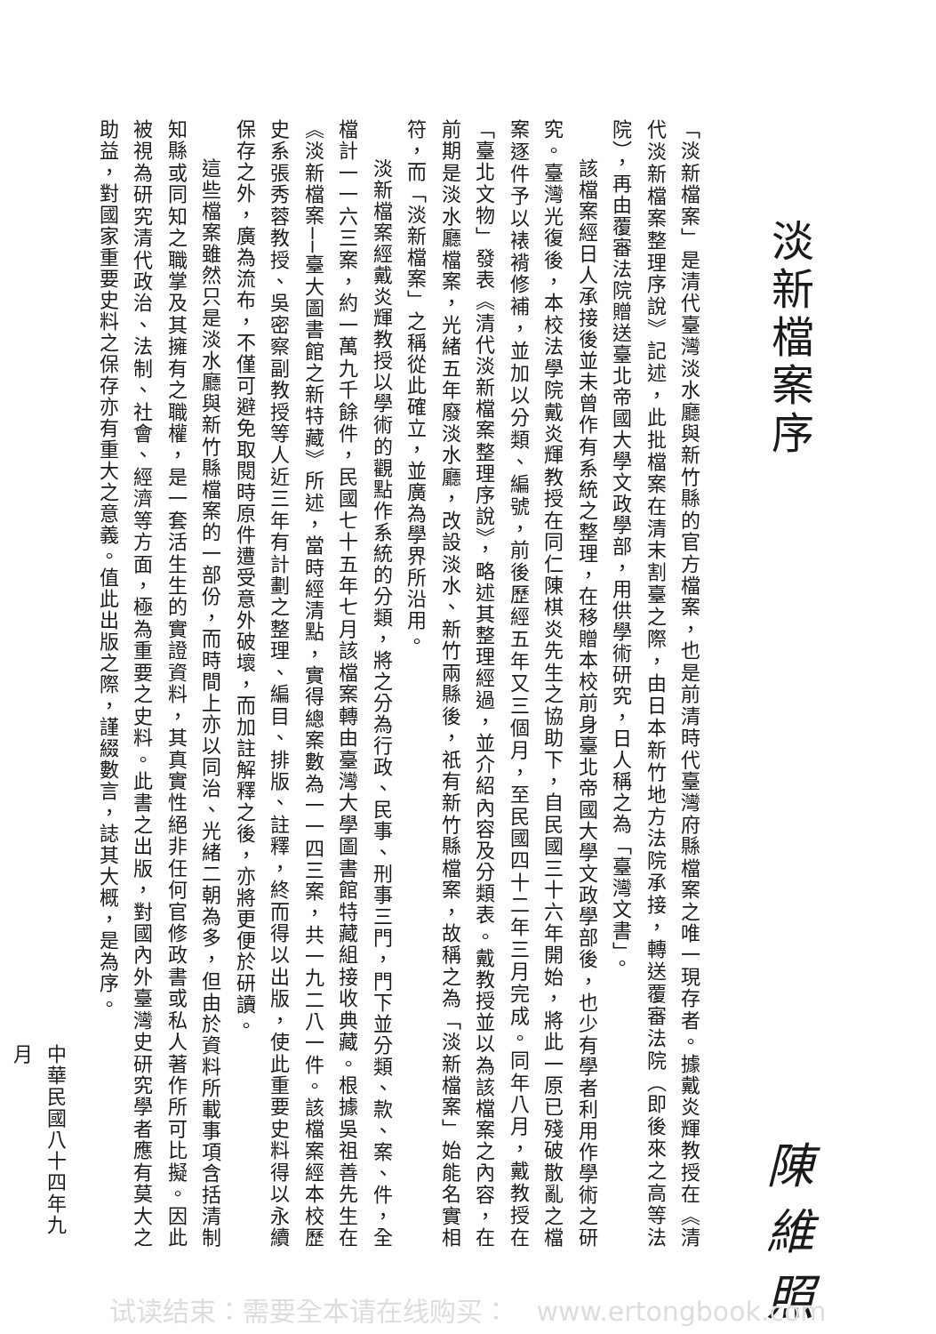淡新檔案序
陳維照
「淡新檔案」是清代臺灣淡水廳與新竹縣的官方檔案，也是前清時代臺灣府縣檔案之唯一現存者。據戴炎輝教授在《清代淡新檔案整理序說》記述，此批檔案在清末割臺之際，由日本新竹地方法院承接，轉送覆審法院（即後來之高等法院），再由覆審法院贈送臺北帝國大學文政學部，用供學術研究，日人稱之為「臺灣文書」。
該檔案經日人承接後並未曾作有系統之整理，在移贈本校前身臺北帝國大學文政學部後，也少有學者利用作學術之研究。臺灣光復後，本校法學院戴炎輝教授在同仁陳棋炎先生之協助下，自民國三十六年開始，將此一原已殘破散亂之檔案逐件予以裱褙修補，並加以分類、編號，前後歷經五年又三個月，至民國四十二年三月完成。同年八月，戴教授在「臺北文物」發表《清代淡新檔案整理序說》，略述其整理經過，並介紹內容及分類表。戴教授並以為該檔案之內容，在前期是淡水廳檔案，光緒五年廢淡水廳，改設淡水、新竹兩縣後，祇有新竹縣檔案，故稱之為「淡新檔案」始能名實相符，而「淡新檔案」之稱從此確立，並廣為學界所沿用。
淡新檔案經戴炎輝教授以學術的觀點作系統的分類，將之分為行政、民事、刑事三門，門下並分類、款、案、件，全檔計一一六三案，約一萬九千餘件，民國七十五年七月該檔案轉由臺灣大學圖書館特藏組接收典藏。根據吳祖善先生在《淡新檔案──臺大圖書館之新特藏》所述，當時經清點，實得總案數為一一四三案，共一九二八一件。該檔案經本校歷史系張秀蓉教授、吳密察副教授等人近三年有計劃之整理、編目、排版、註釋，終而得以出版，使此重要史料得以永續保存之外，廣為流布，不僅可避免取閱時原件遭受意外破壞，而加註解釋之後，亦將更便於研讀。
這些檔案雖然只是淡水廳與新竹縣檔案的一部份，而時間上亦以同治、光緒二朝為多，但由於資料所載事項含括清制知縣或同知之職掌及其擁有之職權，是一套活生生的實證資料，其真實性絕非任何官修政書或私人著作所可比擬。因此被視為研究清代政治、法制、社會、經濟等方面，極為重要之史料。此書之出版，對國內外臺灣史研究學者應有莫大之助益，對國家重要史料之保存亦有重大之意義。值此出版之際，謹綴數言，誌其大概，是為序。
中華民國八十四年九月
试读结束：需要全本请在线购买：　www.ertongbook.com